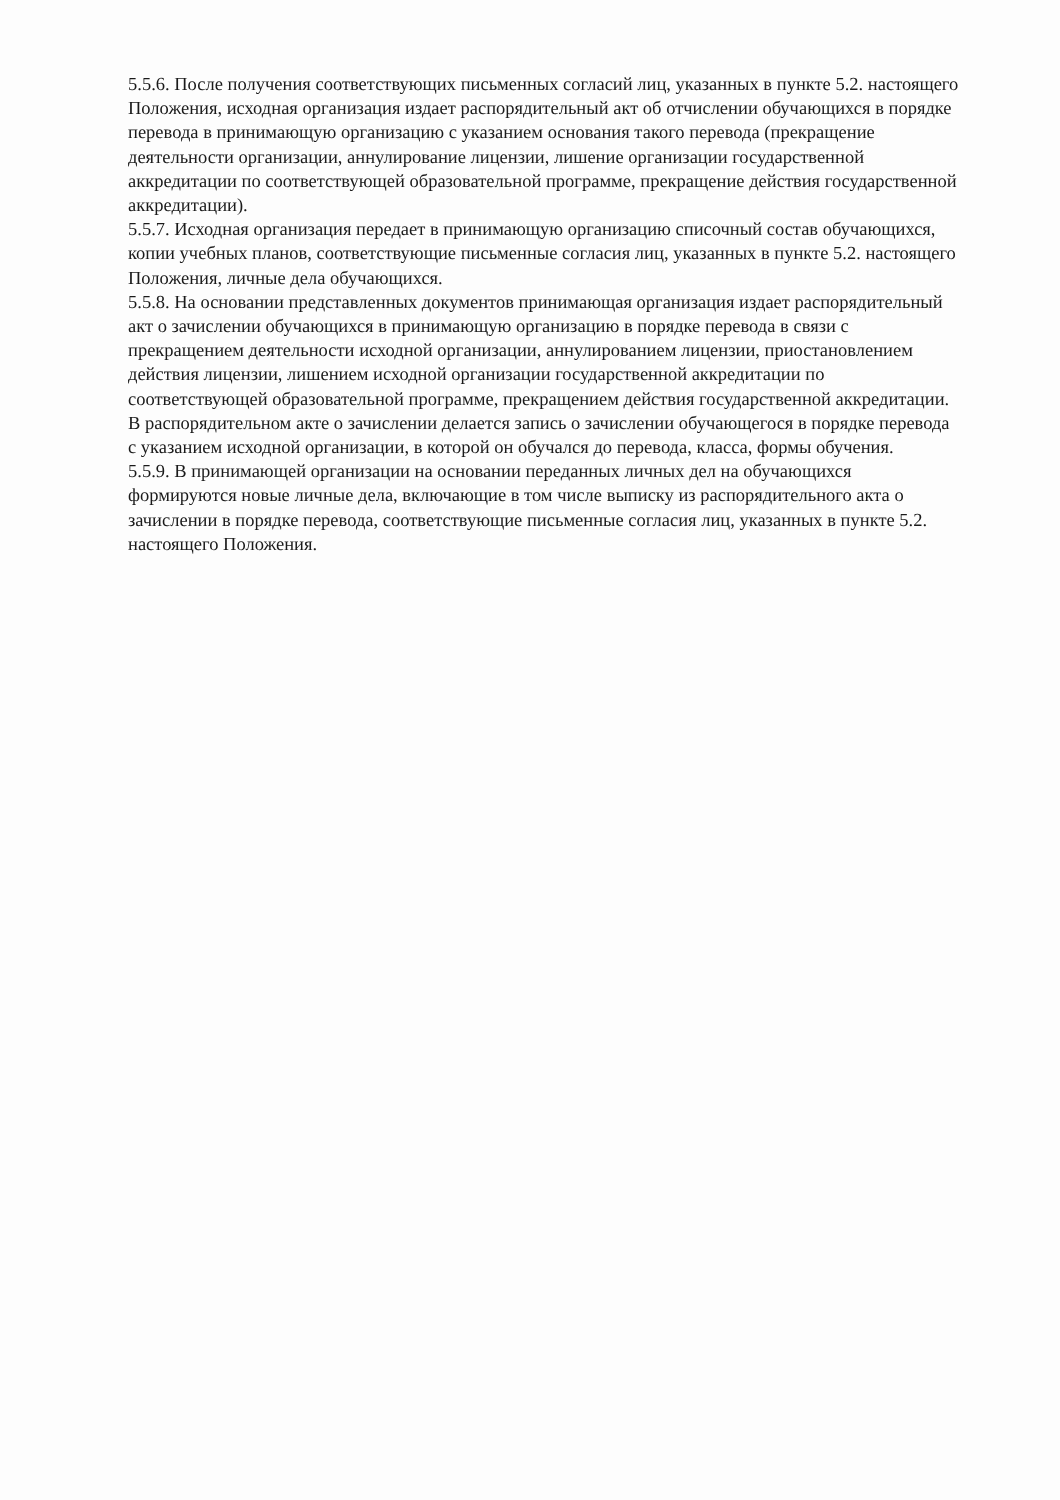5.5.6. После получения соответствующих письменных согласий лиц, указанных в пункте 5.2. настоящего Положения, исходная организация издает распорядительный акт об отчислении обучающихся в порядке перевода в принимающую организацию с указанием основания такого перевода (прекращение деятельности организации, аннулирование лицензии, лишение организации государственной аккредитации по соответствующей образовательной программе, прекращение действия государственной аккредитации).
5.5.7. Исходная организация передает в принимающую организацию списочный состав обучающихся, копии учебных планов, соответствующие письменные согласия лиц, указанных в пункте 5.2. настоящего Положения, личные дела обучающихся.
5.5.8. На основании представленных документов принимающая организация издает распорядительный акт о зачислении обучающихся в принимающую организацию в порядке перевода в связи с прекращением деятельности исходной организации, аннулированием лицензии, приостановлением действия лицензии, лишением исходной организации государственной аккредитации по соответствующей образовательной программе, прекращением действия государственной аккредитации.
В распорядительном акте о зачислении делается запись о зачислении обучающегося в порядке перевода с указанием исходной организации, в которой он обучался до перевода, класса, формы обучения.
5.5.9. В принимающей организации на основании переданных личных дел на обучающихся формируются новые личные дела, включающие в том числе выписку из распорядительного акта о зачислении в порядке перевода, соответствующие письменные согласия лиц, указанных в пункте 5.2. настоящего Положения.